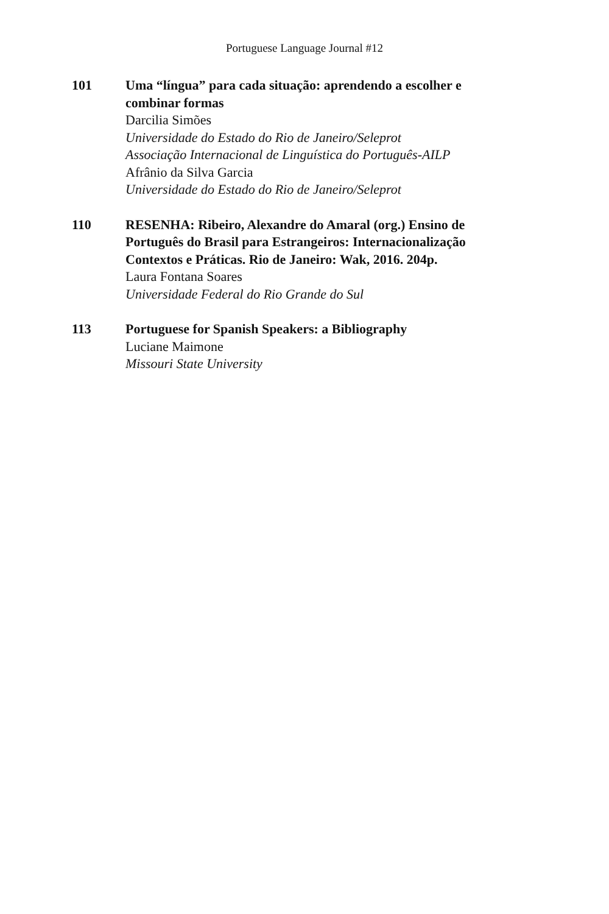Portuguese Language Journal #12
101 Uma “língua” para cada situação: aprendendo a escolher e combinar formas
Darcilia Simões
Universidade do Estado do Rio de Janeiro/Seleprot
Associação Internacional de Linguística do Português-AILP
Afrânio da Silva Garcia
Universidade do Estado do Rio de Janeiro/Seleprot
110 RESENHA: Ribeiro, Alexandre do Amaral (org.) Ensino de Português do Brasil para Estrangeiros: Internacionalização Contextos e Práticas. Rio de Janeiro: Wak, 2016. 204p.
Laura Fontana Soares
Universidade Federal do Rio Grande do Sul
113 Portuguese for Spanish Speakers: a Bibliography
Luciane Maimone
Missouri State University